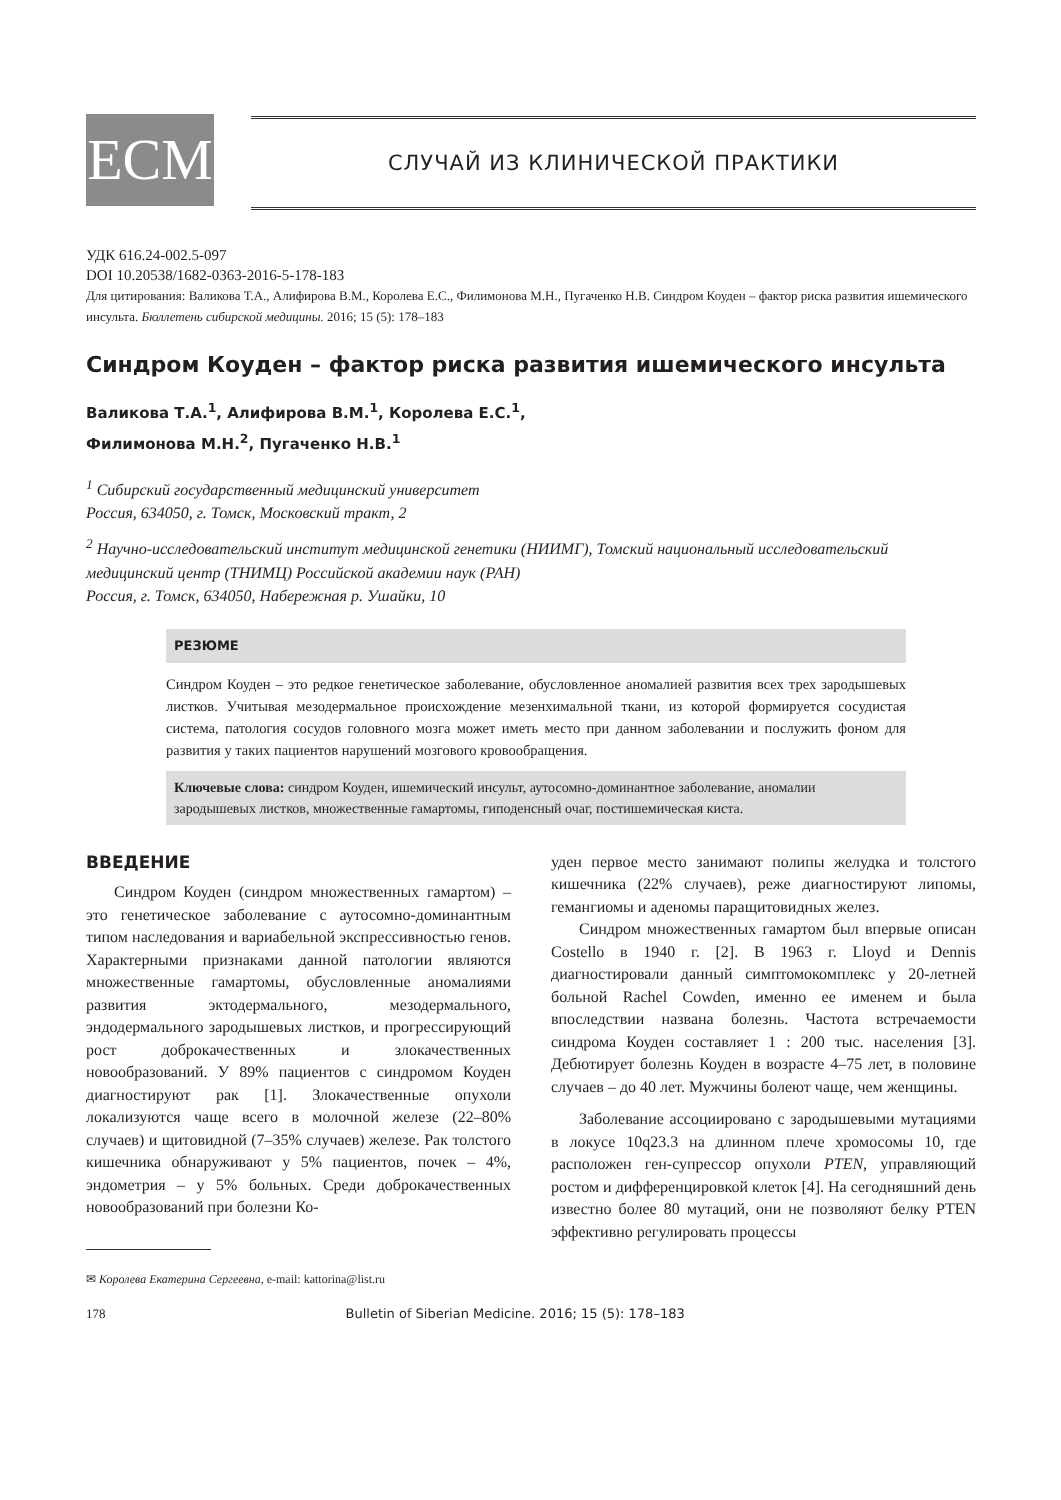ЕСМ СЛУЧАЙ ИЗ КЛИНИЧЕСКОЙ ПРАКТИКИ
УДК 616.24-002.5-097
DOI 10.20538/1682-0363-2016-5-178-183
Для цитирования: Валикова Т.А., Алифирова В.М., Королева Е.С., Филимонова М.Н., Пугаченко Н.В. Синдром Коуден – фактор риска развития ишемического инсульта. Бюллетень сибирской медицины. 2016; 15 (5): 178–183
Синдром Коуден – фактор риска развития ишемического инсульта
Валикова Т.А.<sup>1</sup>, Алифирова В.М.<sup>1</sup>, Королева Е.С.<sup>1</sup>,
Филимонова М.Н.<sup>2</sup>, Пугаченко Н.В.<sup>1</sup>
<sup>1</sup> Сибирский государственный медицинский университет
Россия, 634050, г. Томск, Московский тракт, 2
<sup>2</sup> Научно-исследовательский институт медицинской генетики (НИИМГ), Томский национальный исследовательский медицинский центр (ТНИМЦ) Российской академии наук (РАН)
Россия, г. Томск, 634050, Набережная р. Ушайки, 10
РЕЗЮМЕ
Синдром Коуден – это редкое генетическое заболевание, обусловленное аномалией развития всех трех зародышевых листков. Учитывая мезодермальное происхождение мезенхимальной ткани, из которой формируется сосудистая система, патология сосудов головного мозга может иметь место при данном заболевании и послужить фоном для развития у таких пациентов нарушений мозгового кровообращения.
Ключевые слова: синдром Коуден, ишемический инсульт, аутосомно-доминантное заболевание, аномалии зародышевых листков, множественные гамартомы, гиподенсный очаг, постишемическая киста.
ВВЕДЕНИЕ
Синдром Коуден (синдром множественных гамартом) – это генетическое заболевание с аутосомно-доминантным типом наследования и вариабельной экспрессивностью генов. Характерными признаками данной патологии являются множественные гамартомы, обусловленные аномалиями развития эктодермального, мезодермального, эндодермального зародышевых листков, и прогрессирующий рост доброкачественных и злокачественных новообразований. У 89% пациентов с синдромом Коуден диагностируют рак [1]. Злокачественные опухоли локализуются чаще всего в молочной железе (22–80% случаев) и щитовидной (7–35% случаев) железе. Рак толстого кишечника обнаруживают у 5% пациентов, почек – 4%, эндометрия – у 5% больных. Среди доброкачественных новообразований при болезни Ко-
✉ Королева Екатерина Сергеевна, e-mail: kattorina@list.ru
уден первое место занимают полипы желудка и толстого кишечника (22% случаев), реже диагностируют липомы, гемангиомы и аденомы паращитовидных желез.
Синдром множественных гамартом был впервые описан Costello в 1940 г. [2]. В 1963 г. Lloyd и Dennis диагностировали данный симптомокомплекс у 20-летней больной Rachel Cowden, именно ее именем и была впоследствии названа болезнь. Частота встречаемости синдрома Коуден составляет 1 : 200 тыс. населения [3]. Дебютирует болезнь Коуден в возрасте 4–75 лет, в половине случаев – до 40 лет. Мужчины болеют чаще, чем женщины.
Заболевание ассоциировано с зародышевыми мутациями в локусе 10q23.3 на длинном плече хромосомы 10, где расположен ген-супрессор опухоли PTEN, управляющий ростом и дифференцировкой клеток [4]. На сегодняшний день известно более 80 мутаций, они не позволяют белку PTEN эффективно регулировать процессы
178 Bulletin of Siberian Medicine. 2016; 15 (5): 178–183